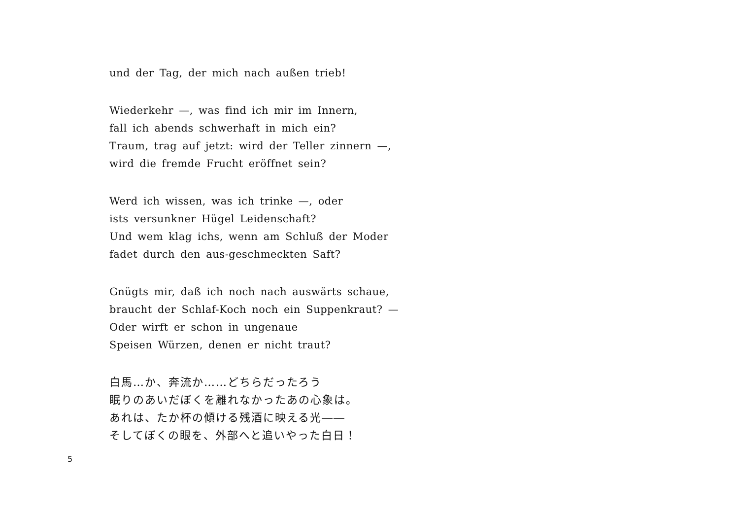und der Tag, der mich nach außen trieb!
Wiederkehr —, was find ich mir im Innern,
fall ich abends schwerhaft in mich ein?
Traum, trag auf jetzt: wird der Teller zinnern —,
wird die fremde Frucht eröffnet sein?
Werd ich wissen, was ich trinke —, oder
ists versunkner Hügel Leidenschaft?
Und wem klag ichs, wenn am Schluß der Moder
fadet durch den aus-geschmeckten Saft?
Gnügts mir, daß ich noch nach auswärts schaue,
braucht der Schlaf-Koch noch ein Suppenkraut? —
Oder wirft er schon in ungenaue
Speisen Würzen, denen er nicht traut?
白馬…か、奔流か……どちらだったろう
眠りのあいだぼくを離れなかったあの心象は。
あれは、たか杯の傾ける残酒に映える光――
そしてぼくの眼を、外部へと追いやった白日！
5